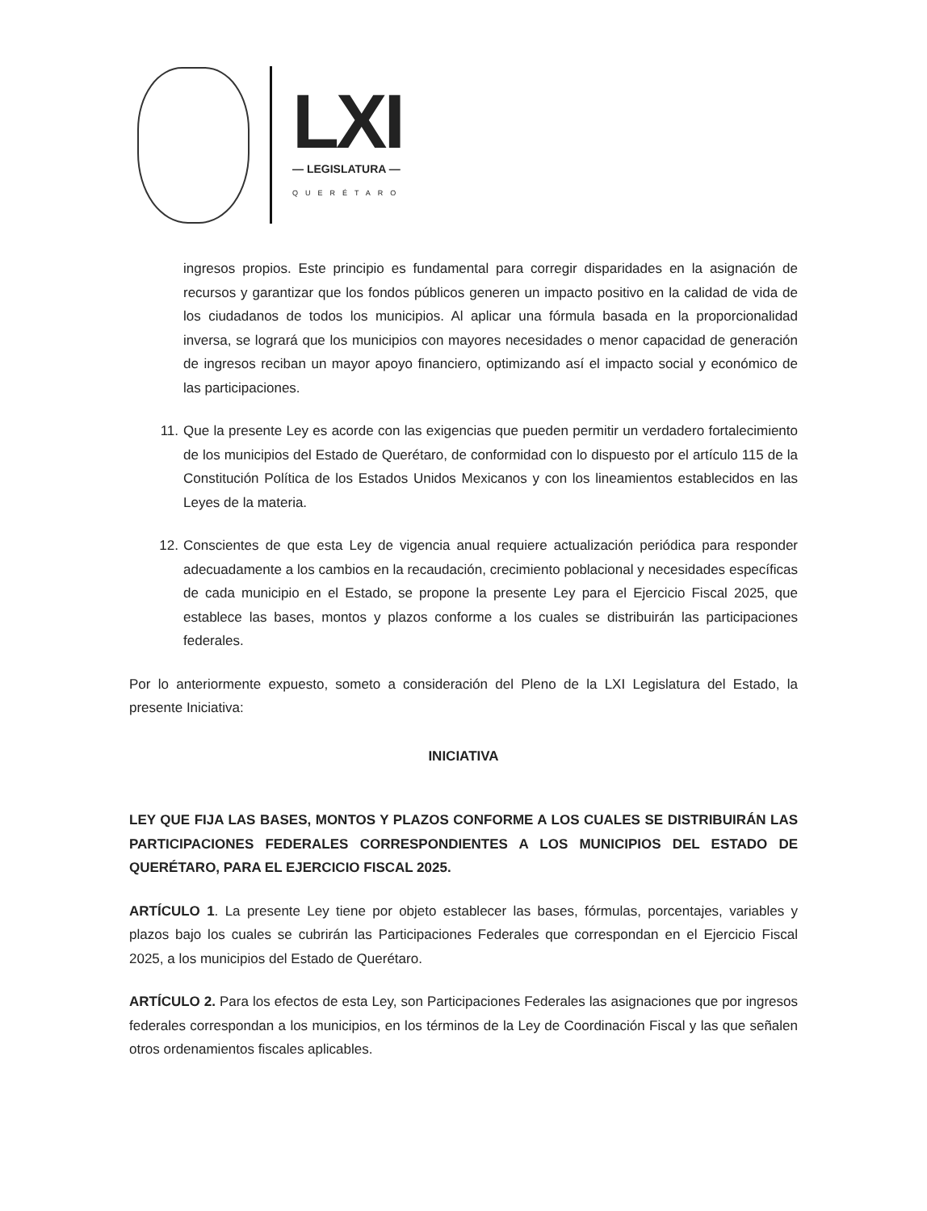LXI
— LEGISLATURA —
QUERÉTARO
ingresos propios. Este principio es fundamental para corregir disparidades en la asignación de recursos y garantizar que los fondos públicos generen un impacto positivo en la calidad de vida de los ciudadanos de todos los municipios. Al aplicar una fórmula basada en la proporcionalidad inversa, se logrará que los municipios con mayores necesidades o menor capacidad de generación de ingresos reciban un mayor apoyo financiero, optimizando así el impacto social y económico de las participaciones.
11. Que la presente Ley es acorde con las exigencias que pueden permitir un verdadero fortalecimiento de los municipios del Estado de Querétaro, de conformidad con lo dispuesto por el artículo 115 de la Constitución Política de los Estados Unidos Mexicanos y con los lineamientos establecidos en las Leyes de la materia.
12. Conscientes de que esta Ley de vigencia anual requiere actualización periódica para responder adecuadamente a los cambios en la recaudación, crecimiento poblacional y necesidades específicas de cada municipio en el Estado, se propone la presente Ley para el Ejercicio Fiscal 2025, que establece las bases, montos y plazos conforme a los cuales se distribuirán las participaciones federales.
Por lo anteriormente expuesto, someto a consideración del Pleno de la LXI Legislatura del Estado, la presente Iniciativa:
INICIATIVA
LEY QUE FIJA LAS BASES, MONTOS Y PLAZOS CONFORME A LOS CUALES SE DISTRIBUIRÁN LAS PARTICIPACIONES FEDERALES CORRESPONDIENTES A LOS MUNICIPIOS DEL ESTADO DE QUERÉTARO, PARA EL EJERCICIO FISCAL 2025.
ARTÍCULO 1. La presente Ley tiene por objeto establecer las bases, fórmulas, porcentajes, variables y plazos bajo los cuales se cubrirán las Participaciones Federales que correspondan en el Ejercicio Fiscal 2025, a los municipios del Estado de Querétaro.
ARTÍCULO 2. Para los efectos de esta Ley, son Participaciones Federales las asignaciones que por ingresos federales correspondan a los municipios, en los términos de la Ley de Coordinación Fiscal y las que señalen otros ordenamientos fiscales aplicables.